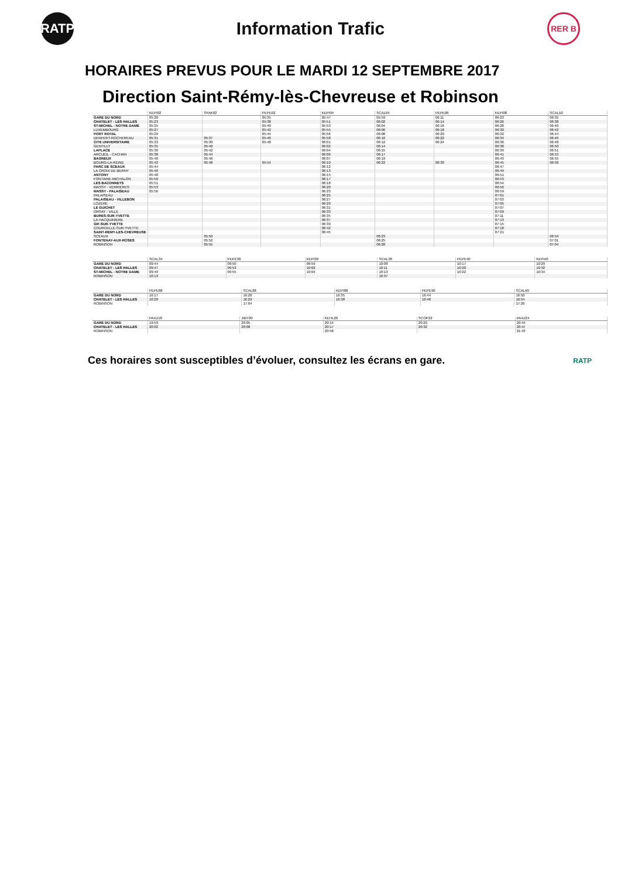RATP
Information Trafic
RER B
HORAIRES PREVUS POUR LE MARDI 12 SEPTEMBRE 2017
Direction Saint-Rémy-lès-Chevreuse et Robinson
| | KEPI02 | SFAK02 | PEPE02 | KEPI04 | SCAL04 | PEPE06 | KEPI08 | SCAL10 |
| --- | --- | --- | --- | --- | --- | --- | --- | --- |
| GARE DU NORD | 05:20 | | 05:35 | 05:47 | 05:59 | 06:11 | 06:23 | 06:35 |
| CHATELET - LES HALLES | 05:23 | | 05:38 | 05:51 | 06:02 | 06:14 | 06:26 | 06:38 |
| ST-MICHEL - NOTRE DAME | 05:25 | | 05:40 | 05:53 | 06:04 | 06:16 | 06:28 | 06:40 |
| LUXEMBOURG | 05:27 | | 05:42 | 05:55 | 06:06 | 06:18 | 06:30 | 06:42 |
| PORT ROYAL | 05:29 | | 05:44 | 05:56 | 06:08 | 06:20 | 06:32 | 06:44 |
| DENFERT-ROCHEREAU | 05:31 | 05:37 | 05:46 | 05:58 | 06:10 | 06:22 | 06:34 | 06:46 |
| CITE UNIVERSITAIRE | 05:33 | 05:39 | 05:48 | 06:01 | 06:12 | 06:24 | 06:36 | 06:48 |
| GENTILLY | 05:35 | 05:40 | | 06:02 | 06:14 | | 06:38 | 06:50 |
| LAPLACE | 05:36 | 05:42 | | 06:04 | 06:15 | | 06:39 | 06:51 |
| ARCUEIL - CACHAN | 05:38 | 05:44 | | 06:06 | 06:17 | | 06:41 | 06:53 |
| BAGNEUX | 05:40 | 05:46 | | 06:07 | 06:19 | | 06:43 | 06:55 |
| BOURG-LA-REINE | 05:42 | 05:48 | 05:54 | 06:10 | 06:22 | 06:30 | 06:45 | 06:58 |
| PARC DE SCEAUX | 05:44 | | | 06:12 | | | 06:47 | |
| LA CROIX DE BERNY | 05:46 | | | 06:13 | | | 06:49 | |
| ANTONY | 05:48 | | | 06:15 | | | 06:51 | |
| FONTAINE-MICHALON | 05:50 | | | 06:17 | | | 06:53 | |
| LES BACONNETS | 05:51 | | | 06:18 | | | 06:54 | |
| MASSY - VERRIERES | 05:53 | | | 06:20 | | | 06:56 | |
| MASSY - PALAISEAU | 05:56 | | | 06:23 | | | 06:59 | |
| PALAISEAU | | | | 06:25 | | | 07:01 | |
| PALAISEAU - VILLEBON | | | | 06:27 | | | 07:03 | |
| LOZERE | | | | 06:29 | | | 07:05 | |
| LE GUICHET | | | | 06:31 | | | 07:07 | |
| ORSAY - VILLE | | | | 06:33 | | | 07:09 | |
| BURES-SUR-YVETTE | | | | 06:35 | | | 07:11 | |
| LA HACQUINIERE | | | | 06:37 | | | 07:13 | |
| GIF-SUR-YVETTE | | | | 06:39 | | | 07:15 | |
| COURCELLE-SUR-YVETTE | | | | 06:42 | | | 07:18 | |
| SAINT-REMY-LES-CHEVREUSE | | | | 06:45 | | | 07:21 | |
| SCEAUX | | 05:50 | | | 06:23 | | | 06:59 |
| FONTENAY-AUX-ROSES | | 05:52 | | | 06:25 | | | 07:01 |
| ROBINSON | | 05:55 | | | 06:28 | | | 07:04 |
| | SCAL34 | PEPE38 | KEPI38 | SCAL38 | PEPE40 | KEPI40 |
| --- | --- | --- | --- | --- | --- | --- |
| GARE DU NORD | 09:44 | 09:50 | 09:59 | 10:08 | 10:17 | 10:29 |
| CHATELET - LES HALLES | 09:47 | 09:53 | 10:02 | 10:11 | 10:20 | 10:32 |
| ST-MICHEL - NOTRE DAME | 09:49 | 09:55 | 10:04 | 10:13 | 10:22 | 10:34 |
| ROBINSON | 10:13 | | | 10:37 | | |
| | PEPE88 | SCAL88 | KEPI88 | PEPE90 | SCAL90 |
| --- | --- | --- | --- | --- | --- |
| GARE DU NORD | 16:17 | 16:26 | 16:35 | 16:44 | 16:50 |
| CHATELET - LES HALLES | 16:20 | 16:29 | 16:38 | 16:48 | 16:54 |
| ROBINSON | | 17:04 | | | 17:26 |
| | PAXZ18 | JIBY20 | KEHL20 | SCOP22 | PAXZ24 |
| --- | --- | --- | --- | --- | --- |
| GARE DU NORD | 19:59 | 20:05 | 20:14 | 20:29 | 20:44 |
| CHATELET - LES HALLES | 20:02 | 20:08 | 20:17 | 20:32 | 20:47 |
| ROBINSON | | | 20:58 | | 21:43 |
Ces horaires sont susceptibles d’évoluer, consultez les écrans en gare.
RATP